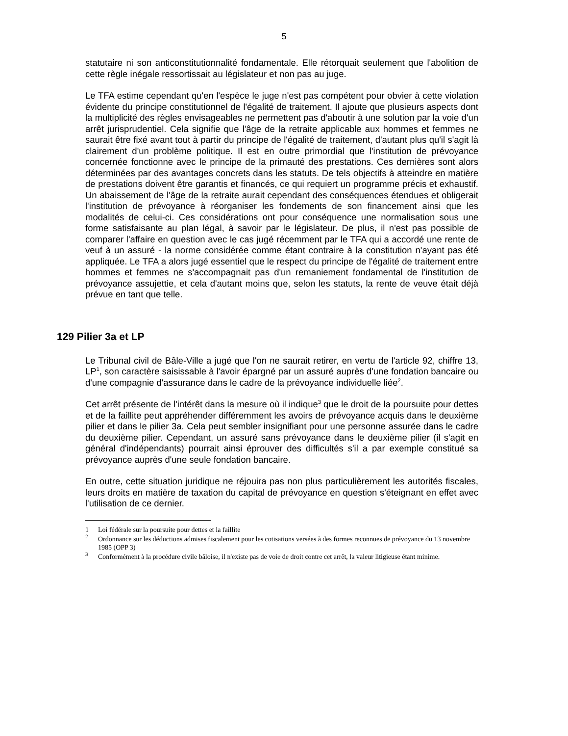5
statutaire ni son anticonstitutionnalité fondamentale. Elle rétorquait seulement que l'abolition de cette règle inégale ressortissait au législateur et non pas au juge.
Le TFA estime cependant qu'en l'espèce le juge n'est pas compétent pour obvier à cette violation évidente du principe constitutionnel de l'égalité de traitement. Il ajoute que plusieurs aspects dont la multiplicité des règles envisageables ne permettent pas d'aboutir à une solution par la voie d'un arrêt jurisprudentiel. Cela signifie que l'âge de la retraite applicable aux hommes et femmes ne saurait être fixé avant tout à partir du principe de l'égalité de traitement, d'autant plus qu'il s'agit là clairement d'un problème politique. Il est en outre primordial que l'institution de prévoyance concernée fonctionne avec le principe de la primauté des prestations. Ces dernières sont alors déterminées par des avantages concrets dans les statuts. De tels objectifs à atteindre en matière de prestations doivent être garantis et financés, ce qui requiert un programme précis et exhaustif. Un abaissement de l'âge de la retraite aurait cependant des conséquences étendues et obligerait l'institution de prévoyance à réorganiser les fondements de son financement ainsi que les modalités de celui-ci. Ces considérations ont pour conséquence une normalisation sous une forme satisfaisante au plan légal, à savoir par le législateur. De plus, il n'est pas possible de comparer l'affaire en question avec le cas jugé récemment par le TFA qui a accordé une rente de veuf à un assuré - la norme considérée comme étant contraire à la constitution n'ayant pas été appliquée. Le TFA a alors jugé essentiel que le respect du principe de l'égalité de traitement entre hommes et femmes ne s'accompagnait pas d'un remaniement fondamental de l'institution de prévoyance assujettie, et cela d'autant moins que, selon les statuts, la rente de veuve était déjà prévue en tant que telle.
129 Pilier 3a et LP
Le Tribunal civil de Bâle-Ville a jugé que l'on ne saurait retirer, en vertu de l'article 92, chiffre 13, LP<sup>1</sup>, son caractère saisissable à l'avoir épargné par un assuré auprès d'une fondation bancaire ou d'une compagnie d'assurance dans le cadre de la prévoyance individuelle liée<sup>2</sup>.
Cet arrêt présente de l'intérêt dans la mesure où il indique<sup>3</sup> que le droit de la poursuite pour dettes et de la faillite peut appréhender différemment les avoirs de prévoyance acquis dans le deuxième pilier et dans le pilier 3a. Cela peut sembler insignifiant pour une personne assurée dans le cadre du deuxième pilier. Cependant, un assuré sans prévoyance dans le deuxième pilier (il s'agit en général d'indépendants) pourrait ainsi éprouver des difficultés s'il a par exemple constitué sa prévoyance auprès d'une seule fondation bancaire.
En outre, cette situation juridique ne réjouira pas non plus particulièrement les autorités fiscales, leurs droits en matière de taxation du capital de prévoyance en question s'éteignant en effet avec l'utilisation de ce dernier.
1 Loi fédérale sur la poursuite pour dettes et la faillite
<sup>2</sup> Ordonnance sur les déductions admises fiscalement pour les cotisations versées à des formes reconnues de prévoyance du 13 novembre 1985 (OPP 3)
<sup>3</sup> Conformément à la procédure civile bâloise, il n'existe pas de voie de droit contre cet arrêt, la valeur litigieuse étant minime.